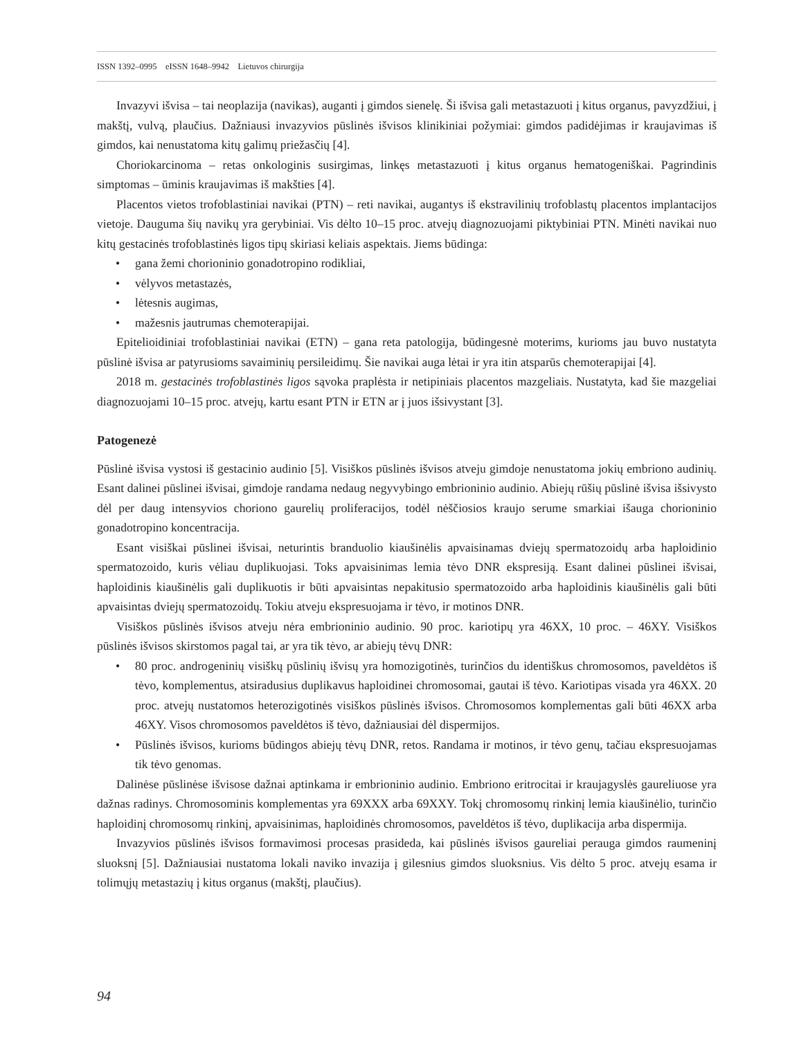ISSN 1392–0995 eISSN 1648–9942 Lietuvos chirurgija
Invazyvi išvisa – tai neoplazija (navikas), auganti į gimdos sienelę. Ši išvisa gali metastazuoti į kitus organus, pavyzdžiui, į makštį, vulvą, plaučius. Dažniausi invazyvios pūslinės išvisos klinikiniai požymiai: gimdos padidėjimas ir kraujavimas iš gimdos, kai nenustatoma kitų galimų priežasčių [4].
Choriokarcinoma – retas onkologinis susirgimas, linkęs metastazuoti į kitus organus hematogeniškai. Pagrindinis simptomas – ūminis kraujavimas iš makšties [4].
Placentos vietos trofoblastiniai navikai (PTN) – reti navikai, augantys iš ekstravilinių trofoblastų placentos implantacijos vietoje. Dauguma šių navikų yra gerybiniai. Vis dėlto 10–15 proc. atvejų diagnozuojami piktybiniai PTN. Minėti navikai nuo kitų gestacinės trofoblastinės ligos tipų skiriasi keliais aspektais. Jiems būdinga:
• gana žemi chorioninio gonadotropino rodikliai,
• vėlyvos metastazės,
• lėtesnis augimas,
• mažesnis jautrumas chemoterapijai.
Epitelioidiniai trofoblastiniai navikai (ETN) – gana reta patologija, būdingesnė moterims, kurioms jau buvo nustatyta pūslinė išvisa ar patyrusioms savaiminių persileidimų. Šie navikai auga lėtai ir yra itin atsparūs chemoterapijai [4].
2018 m. gestacinės trofoblastinės ligos sąvoka praplėsta ir netipiniais placentos mazgeliais. Nustatyta, kad šie mazgeliai diagnozuojami 10–15 proc. atvejų, kartu esant PTN ir ETN ar į juos išsivystant [3].
Patogenezė
Pūslinė išvisa vystosi iš gestacinio audinio [5]. Visiškos pūslinės išvisos atveju gimdoje nenustatoma jokių embriono audinių. Esant dalinei pūslinei išvisai, gimdoje randama nedaug negyvybingo embrioninio audinio. Abiejų rūšių pūslinė išvisa išsivysto dėl per daug intensyvios choriono gaurelių proliferacijos, todėl nėščiosios kraujo serume smarkiai išauga chorioninio gonadotropino koncentracija.
Esant visiškai pūslinei išvisai, neturintis branduolio kiaušinėlis apvaisinamas dviejų spermatozoidų arba haploidinio spermatozoido, kuris vėliau duplikuojasi. Toks apvaisinimas lemia tėvo DNR ekspresiją. Esant dalinei pūslinei išvisai, haploidinis kiaušinėlis gali duplikuotis ir būti apvaisintas nepakitusio spermatozoido arba haploidinis kiaušinėlis gali būti apvaisintas dviejų spermatozoidų. Tokiu atveju ekspresuojama ir tėvo, ir motinos DNR.
Visiškos pūslinės išvisos atveju nėra embrioninio audinio. 90 proc. kariotipų yra 46XX, 10 proc. – 46XY. Visiškos pūslinės išvisos skirstomos pagal tai, ar yra tik tėvo, ar abiejų tėvų DNR:
• 80 proc. androgeninių visiškų pūslinių išvisų yra homozigotinės, turinčios du identiškus chromosomos, paveldėtos iš tėvo, komplementus, atsiradusius duplikavus haploidinei chromosomai, gautai iš tėvo. Kariotipas visada yra 46XX. 20 proc. atvejų nustatomos heterozigotinės visiškos pūslinės išvisos. Chromosomos komplementas gali būti 46XX arba 46XY. Visos chromosomos paveldėtos iš tėvo, dažniausiai dėl dispermijos.
• Pūslinės išvisos, kurioms būdingos abiejų tėvų DNR, retos. Randama ir motinos, ir tėvo genų, tačiau ekspresuojamas tik tėvo genomas.
Dalinėse pūslinėse išvisose dažnai aptinkama ir embrioninio audinio. Embriono eritrocitai ir kraujagyslės gaureliuose yra dažnas radinys. Chromosominis komplementas yra 69XXX arba 69XXY. Tokį chromosomų rinkinį lemia kiaušinėlio, turinčio haploidinį chromosomų rinkinį, apvaisinimas, haploidinės chromosomos, paveldėtos iš tėvo, duplikacija arba dispermija.
Invazyvios pūslinės išvisos formavimosi procesas prasideda, kai pūslinės išvisos gaureliai perauga gimdos raumeninį sluoksnį [5]. Dažniausiai nustatoma lokali naviko invazija į gilesnius gimdos sluoksnius. Vis dėlto 5 proc. atvejų esama ir tolimųjų metastazių į kitus organus (makštį, plaučius).
94